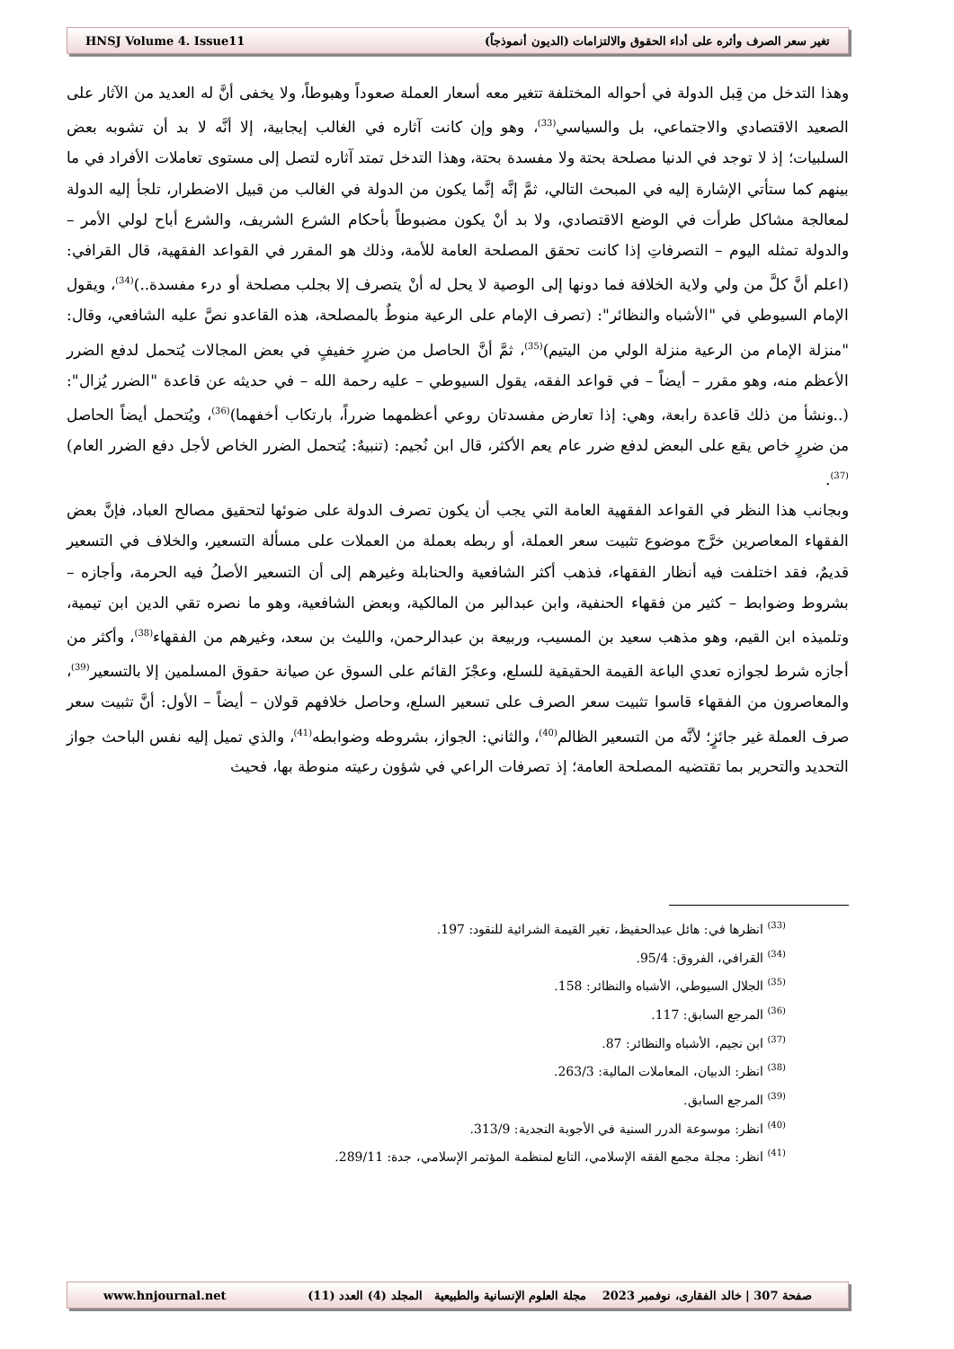HNSJ Volume 4. Issue11 تغير سعر الصرف وأثره على أداء الحقوق والالتزامات (الديون أنموذجاً)
وهذا التدخل من قِبل الدولة في أحواله المختلفة تتغير معه أسعار العملة صعوداً وهبوطاً، ولا يخفى أنَّ له العديد من الآثار على الصعيد الاقتصادي والاجتماعي، بل والسياسي<sup>(33)</sup>، وهو وإن كانت آثاره في الغالب إيجابية، إلا أنَّه لا بد أن تشوبه بعض السلبيات؛ إذ لا توجد في الدنيا مصلحة بحتة ولا مفسدة بحتة، وهذا التدخل تمتد آثاره لتصل إلى مستوى تعاملات الأفراد في ما بينهم كما ستأتي الإشارة إليه في المبحث التالي، ثمَّ إنَّه إنَّما يكون من الدولة في الغالب من قبيل الاضطرار، تلجأ إليه الدولة لمعالجة مشاكل طرأت في الوضع الاقتصادي، ولا بد أنْ يكون مضبوطاً بأحكام الشرع الشريف، والشرع أباح لولي الأمر – والدولة تمثله اليوم – التصرفاتِ إذا كانت تحقق المصلحة العامة للأمة، وذلك هو المقرر في القواعد الفقهية، قال القرافي: (اعلم أنَّ كلَّ من ولي ولاية الخلافة فما دونها إلى الوصية لا يحل له أنْ يتصرف إلا بجلب مصلحة أو درء مفسدة..)<sup>(34)</sup>، ويقول الإمام السيوطي في "الأشباه والنظائر": (تصرف الإمام على الرعية منوطٌ بالمصلحة، هذه القاعدو نصَّ عليه الشافعي، وقال: "منزلة الإمام من الرعية منزلة الولي من اليتيم)<sup>(35)</sup>، ثمَّ أنَّ الحاصل من ضررٍ خفيفٍ في بعض المجالات يُتحمل لدفع الضرر الأعظم منه، وهو مقرر – أيضاً – في قواعد الفقه، يقول السيوطي – عليه رحمة الله – في حديثه عن قاعدة "الضرر يُزال": (..ونشأ من ذلك قاعدة رابعة، وهي: إذا تعارض مفسدتان روعي أعظمهما ضرراً، بارتكاب أخفهما)<sup>(36)</sup>، ويُتحمل أيضاً الحاصل من ضررٍ خاص يقع على البعض لدفع ضرر عام يعم الأكثر، قال ابن نُجيم: (تنبيهٌ: يُتحمل الضرر الخاص لأجل دفع الضرر العام)<sup>(37)</sup>.
وبجانب هذا النظر في القواعد الفقهية العامة التي يجب أن يكون تصرف الدولة على ضوئها لتحقيق مصالح العباد، فإنَّ بعض الفقهاء المعاصرين خرَّج موضوع تثبيت سعر العملة، أو ربطه بعملة من العملات على مسألة التسعير، والخلاف في التسعير قديمٌ، فقد اختلفت فيه أنظار الفقهاء، فذهب أكثر الشافعية والحنابلة وغيرهم إلى أن التسعير الأصلُ فيه الحرمة، وأجازه – بشروط وضوابط – كثير من فقهاء الحنفية، وابن عبدالبر من المالكية، وبعض الشافعية، وهو ما نصره تقي الدين ابن تيمية، وتلميذه ابن القيم، وهو مذهب سعيد بن المسيب، وربيعة بن عبدالرحمن، والليث بن سعد، وغيرهم من الفقهاء<sup>(38)</sup>، وأكثر من أجازه شرط لجوازه تعدي الباعة القيمة الحقيقية للسلع، وعجْزَ القائم على السوق عن صيانة حقوق المسلمين إلا بالتسعير<sup>(39)</sup>، والمعاصرون من الفقهاء قاسوا تثبيت سعر الصرف على تسعير السلع، وحاصل خلافهم قولان – أيضاً – الأول: أنَّ تثبيت سعر صرف العملة غير جائزٍ؛ لأنَّه من التسعير الظالم<sup>(40)</sup>، والثاني: الجواز، بشروطه وضوابطه<sup>(41)</sup>، والذي تميل إليه نفس الباحث جواز التحديد والتحرير بما تقتضيه المصلحة العامة؛ إذ تصرفات الراعي في شؤون رعيته منوطة بها، فحيث
<sup>(33)</sup> انظرها في: هائل عبدالحفيظ، تغير القيمة الشرائية للنقود: 197.
<sup>(34)</sup> القرافي، الفروق: 95/4.
<sup>(35)</sup> الجلال السيوطي، الأشباه والنظائر: 158.
<sup>(36)</sup> المرجع السابق: 117.
<sup>(37)</sup> ابن نجيم، الأشباه والنظائر: 87.
<sup>(38)</sup> انظر: الدبيان، المعاملات المالية: 263/3.
<sup>(39)</sup> المرجع السابق.
<sup>(40)</sup> انظر: موسوعة الدرر السنية في الأجوبة النجدية: 313/9.
<sup>(41)</sup> انظر: مجلة مجمع الفقه الإسلامي، التابع لمنظمة المؤتمر الإسلامي، جدة: 289/11.
www.hnjournal.net صفحة 307 | خالد الفقارى، نوفمبر 2023 مجلة العلوم الإنسانية والطبيعية المجلد (4) العدد (11)